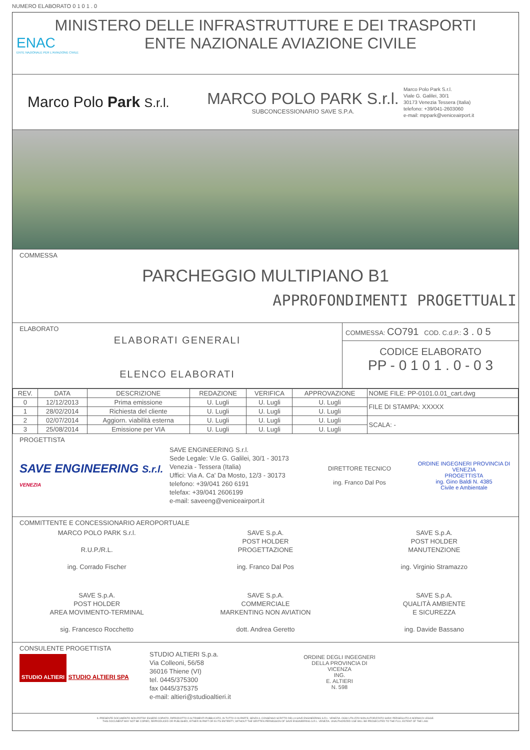NUMERO ELABORATO 0 1 0 1 . 0
MINISTERO DELLE INFRASTRUTTURE E DEI TRASPORTI
ENTE NAZIONALE AVIAZIONE CIVILE
ENAC
ENTE NAZIONALE PER L'AVIAZIONE CIVILE
Marco Polo Park S.r.l.
MARCO POLO PARK S.r.l.
SUBCONCESSIONARIO SAVE S.P.A.
Marco Polo Park S.r.l.
Viale G. Galilei, 30/1
30173 Venezia Tessera (Italia)
telefono: +39/041-2603060
e-mail: mppark@veniceairport.it
COMMESSA
PARCHEGGIO MULTIPIANO B1
APPROFONDIMENTI PROGETTUALI
ELABORATO
ELABORATI GENERALI
ELENCO ELABORATI
COMMESSA: CO791 COD. C.d.P.: 3 . 0 5
CODICE ELABORATO
PP - 0 1 0 1 . 0 - 0 3
| REV. | DATA | DESCRIZIONE | REDAZIONE | VERIFICA | APPROVAZIONE | NOME FILE: PP-0101.0.01_cart.dwg |
| --- | --- | --- | --- | --- | --- | --- |
| 0 | 12/12/2013 | Prima emissione | U. Lugli | U. Lugli | U. Lugli | FILE DI STAMPA: XXXXX |
| 1 | 28/02/2014 | Richiesta del cliente | U. Lugli | U. Lugli | U. Lugli | |
| 2 | 02/07/2014 | Aggiorn. viabilità esterna | U. Lugli | U. Lugli | U. Lugli | SCALA: - |
| 3 | 25/08/2014 | Emissione per VIA | U. Lugli | U. Lugli | U. Lugli | |
PROGETTISTA
SAVE ENGINEERING S.r.l. VENEZIA
SAVE ENGINEERING S.r.l.
Sede Legale: V.le G. Galilei, 30/1 - 30173
Venezia - Tessera (Italia)
Uffici: Via A. Ca' Da Mosto, 12/3 - 30173
telefono: +39/041 260 6191
telefax: +39/041 2606199
e-mail: saveeng@veniceairport.it
DIRETTORE TECNICO
ing. Franco Dal Pos
ORDINE INGEGNERI PROVINCIA DI VENEZIA
PROGETTISTA
ing. Gino Baldi N. 4385
Civile e Ambientale
COMMITTENTE E CONCESSIONARIO AEROPORTUALE
MARCO POLO PARK S.r.l.
R.U.P./R.L.
ing. Corrado Fischer
SAVE S.p.A.
POST HOLDER
PROGETTAZIONE
ing. Franco Dal Pos
SAVE S.p.A.
POST HOLDER
MANUTENZIONE
ing. Virginio Stramazzo
SAVE S.p.A.
POST HOLDER
AREA MOVIMENTO-TERMINAL
sig. Francesco Rocchetto
SAVE S.p.A.
COMMERCIALE
MARKENTING NON AVIATION
dott. Andrea Geretto
SAVE S.p.A.
QUALITÀ AMBIENTE
E SICUREZZA
ing. Davide Bassano
CONSULENTE PROGETTISTA
STUDIO ALTIERI STUDIO ALTIERI SPA
STUDIO ALTIERI S.p.a.
Via Colleoni, 56/58
36016 Thiene (VI)
tel. 0445/375300
fax 0445/375375
e-mail: altieri@studioaltieri.it
ORDINE DEGLI INGEGNERI DELLA PROVINCIA DI VICENZA
ING.
E. ALTIERI
N. 598
IL PRESENTE DOCUMENTO NON POTRA' ESSERE COPIATO, RIPRODOTTO O ALTRIMENTI PUBBLICATO, IN TUTTO O IN PARTE, SENZA IL CONSENSO SCRITTO DELLA SAVE ENGINEERING S.R.L. VENEZIA. OGNI UTILIZZO NON AUTORIZZATO SARA' PERSEGUITO A NORMA DI LEGGE.
THIS DOCUMENT MAY NOT BE COPIED, REPRODUCED OR PUBLISHED, EITHER IN PART OR IN ITS ENTIRETY, WITHOUT THE WRITTEN PERMISSION OF SAVE ENGINEERING S.R.L. VENEZIA. UNAUTHORIZED USE WILL BE PROSECUTED TO THE FULL EXTENT OF THE LAW.